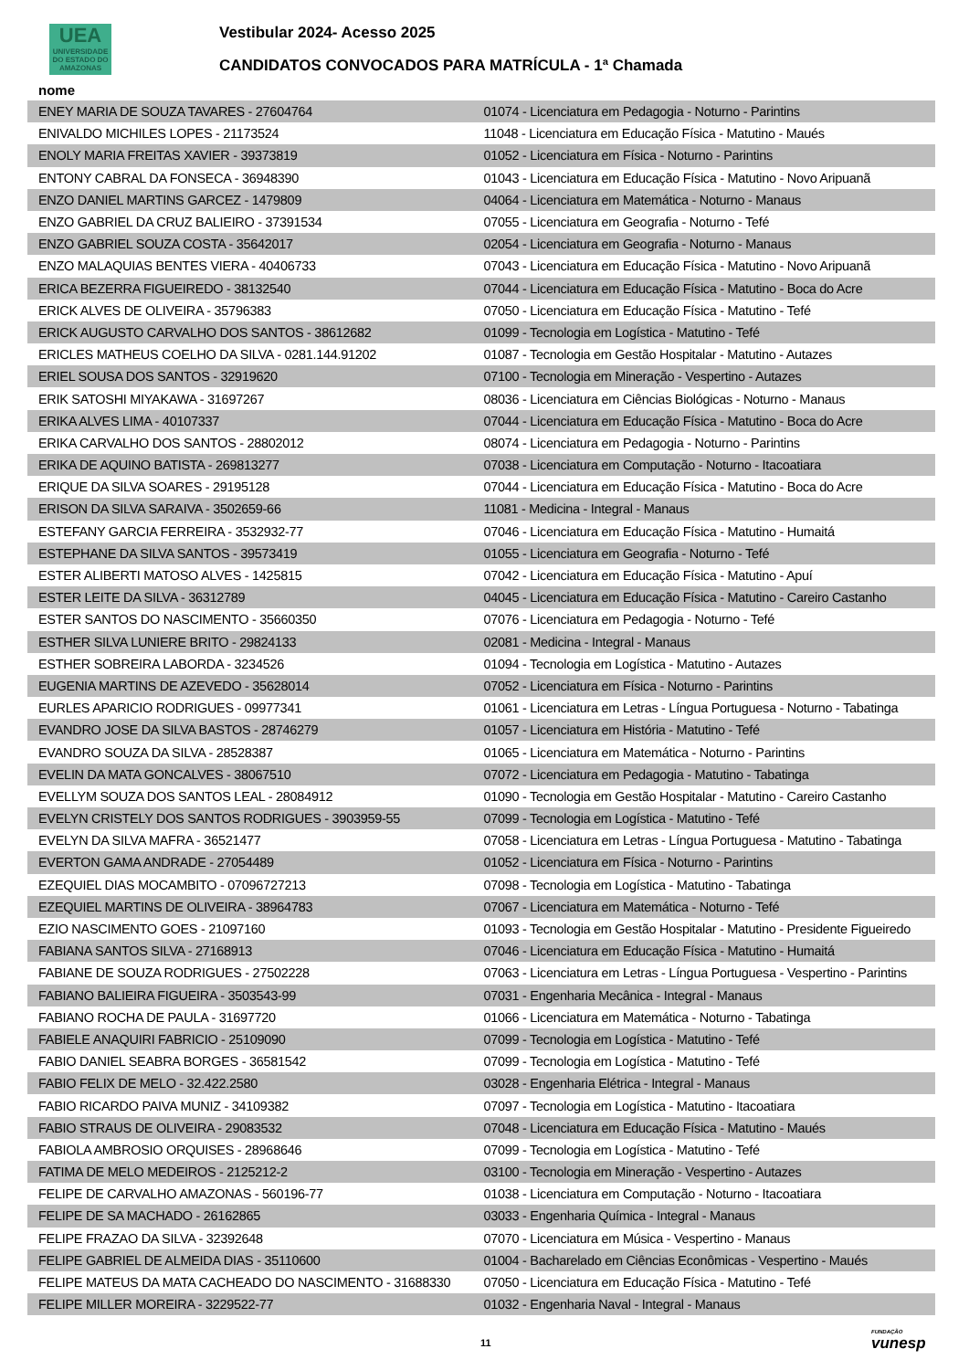UEA
UNIVERSIDADE DO ESTADO DO AMAZONAS
Vestibular 2024- Acesso 2025
CANDIDATOS CONVOCADOS PARA MATRÍCULA - 1ª Chamada
nome
| ENEY MARIA DE SOUZA TAVARES - 27604764 | 01074 - Licenciatura em Pedagogia - Noturno - Parintins |
| ENIVALDO MICHILES LOPES - 21173524 | 11048 - Licenciatura em Educação Física - Matutino - Maués |
| ENOLY MARIA FREITAS XAVIER - 39373819 | 01052 - Licenciatura em Física - Noturno - Parintins |
| ENTONY CABRAL DA FONSECA - 36948390 | 01043 - Licenciatura em Educação Física - Matutino - Novo Aripuanã |
| ENZO DANIEL MARTINS GARCEZ - 1479809 | 04064 - Licenciatura em Matemática - Noturno - Manaus |
| ENZO GABRIEL DA CRUZ BALIEIRO - 37391534 | 07055 - Licenciatura em Geografia - Noturno - Tefé |
| ENZO GABRIEL SOUZA COSTA - 35642017 | 02054 - Licenciatura em Geografia - Noturno - Manaus |
| ENZO MALAQUIAS BENTES VIERA - 40406733 | 07043 - Licenciatura em Educação Física - Matutino - Novo Aripuanã |
| ERICA BEZERRA FIGUEIREDO - 38132540 | 07044 - Licenciatura em Educação Física - Matutino - Boca do Acre |
| ERICK ALVES DE OLIVEIRA - 35796383 | 07050 - Licenciatura em Educação Física - Matutino - Tefé |
| ERICK AUGUSTO CARVALHO DOS SANTOS - 38612682 | 01099 - Tecnologia em Logística - Matutino - Tefé |
| ERICLES MATHEUS COELHO DA SILVA - 0281.144.91202 | 01087 - Tecnologia em Gestão Hospitalar - Matutino - Autazes |
| ERIEL SOUSA DOS SANTOS - 32919620 | 07100 - Tecnologia em Mineração - Vespertino - Autazes |
| ERIK SATOSHI MIYAKAWA - 31697267 | 08036 - Licenciatura em Ciências Biológicas - Noturno - Manaus |
| ERIKA ALVES LIMA - 40107337 | 07044 - Licenciatura em Educação Física - Matutino - Boca do Acre |
| ERIKA CARVALHO DOS SANTOS - 28802012 | 08074 - Licenciatura em Pedagogia - Noturno - Parintins |
| ERIKA DE AQUINO BATISTA - 269813277 | 07038 - Licenciatura em Computação - Noturno - Itacoatiara |
| ERIQUE DA SILVA SOARES - 29195128 | 07044 - Licenciatura em Educação Física - Matutino - Boca do Acre |
| ERISON DA SILVA SARAIVA - 3502659-66 | 11081 - Medicina - Integral - Manaus |
| ESTEFANY GARCIA FERREIRA - 3532932-77 | 07046 - Licenciatura em Educação Física - Matutino - Humaitá |
| ESTEPHANE DA SILVA SANTOS - 39573419 | 01055 - Licenciatura em Geografia - Noturno - Tefé |
| ESTER ALIBERTI MATOSO ALVES - 1425815 | 07042 - Licenciatura em Educação Física - Matutino - Apuí |
| ESTER LEITE DA SILVA - 36312789 | 04045 - Licenciatura em Educação Física - Matutino - Careiro Castanho |
| ESTER SANTOS DO NASCIMENTO - 35660350 | 07076 - Licenciatura em Pedagogia - Noturno - Tefé |
| ESTHER SILVA LUNIERE BRITO - 29824133 | 02081 - Medicina - Integral - Manaus |
| ESTHER SOBREIRA LABORDA - 3234526 | 01094 - Tecnologia em Logística - Matutino - Autazes |
| EUGENIA MARTINS DE AZEVEDO - 35628014 | 07052 - Licenciatura em Física - Noturno - Parintins |
| EURLES APARICIO RODRIGUES - 09977341 | 01061 - Licenciatura em Letras - Língua Portuguesa - Noturno - Tabatinga |
| EVANDRO JOSE DA SILVA BASTOS - 28746279 | 01057 - Licenciatura em História - Matutino - Tefé |
| EVANDRO SOUZA DA SILVA - 28528387 | 01065 - Licenciatura em Matemática - Noturno - Parintins |
| EVELIN DA MATA GONCALVES - 38067510 | 07072 - Licenciatura em Pedagogia - Matutino - Tabatinga |
| EVELLYM SOUZA DOS SANTOS LEAL - 28084912 | 01090 - Tecnologia em Gestão Hospitalar - Matutino - Careiro Castanho |
| EVELYN CRISTELY DOS SANTOS RODRIGUES - 3903959-55 | 07099 - Tecnologia em Logística - Matutino - Tefé |
| EVELYN DA SILVA MAFRA - 36521477 | 07058 - Licenciatura em Letras - Língua Portuguesa - Matutino - Tabatinga |
| EVERTON GAMA ANDRADE - 27054489 | 01052 - Licenciatura em Física - Noturno - Parintins |
| EZEQUIEL DIAS MOCAMBITO - 07096727213 | 07098 - Tecnologia em Logística - Matutino - Tabatinga |
| EZEQUIEL MARTINS DE OLIVEIRA - 38964783 | 07067 - Licenciatura em Matemática - Noturno - Tefé |
| EZIO NASCIMENTO GOES - 21097160 | 01093 - Tecnologia em Gestão Hospitalar - Matutino - Presidente Figueiredo |
| FABIANA SANTOS SILVA - 27168913 | 07046 - Licenciatura em Educação Física - Matutino - Humaitá |
| FABIANE DE SOUZA RODRIGUES - 27502228 | 07063 - Licenciatura em Letras - Língua Portuguesa - Vespertino - Parintins |
| FABIANO BALIEIRA FIGUEIRA - 3503543-99 | 07031 - Engenharia Mecânica - Integral - Manaus |
| FABIANO ROCHA DE PAULA - 31697720 | 01066 - Licenciatura em Matemática - Noturno - Tabatinga |
| FABIELE ANAQUIRI FABRICIO - 25109090 | 07099 - Tecnologia em Logística - Matutino - Tefé |
| FABIO DANIEL SEABRA BORGES - 36581542 | 07099 - Tecnologia em Logística - Matutino - Tefé |
| FABIO FELIX DE MELO - 32.422.2580 | 03028 - Engenharia Elétrica - Integral - Manaus |
| FABIO RICARDO PAIVA MUNIZ - 34109382 | 07097 - Tecnologia em Logística - Matutino - Itacoatiara |
| FABIO STRAUS DE OLIVEIRA - 29083532 | 07048 - Licenciatura em Educação Física - Matutino - Maués |
| FABIOLA AMBROSIO ORQUISES - 28968646 | 07099 - Tecnologia em Logística - Matutino - Tefé |
| FATIMA DE MELO MEDEIROS - 2125212-2 | 03100 - Tecnologia em Mineração - Vespertino - Autazes |
| FELIPE DE CARVALHO AMAZONAS - 560196-77 | 01038 - Licenciatura em Computação - Noturno - Itacoatiara |
| FELIPE DE SA MACHADO - 26162865 | 03033 - Engenharia Química - Integral - Manaus |
| FELIPE FRAZAO DA SILVA - 32392648 | 07070 - Licenciatura em Música - Vespertino - Manaus |
| FELIPE GABRIEL DE ALMEIDA DIAS - 35110600 | 01004 - Bacharelado em Ciências Econômicas - Vespertino - Maués |
| FELIPE MATEUS DA MATA CACHEADO DO NASCIMENTO - 31688330 | 07050 - Licenciatura em Educação Física - Matutino - Tefé |
| FELIPE MILLER MOREIRA - 3229522-77 | 01032 - Engenharia Naval - Integral - Manaus |
11 FUNDAÇÃO
vunesp